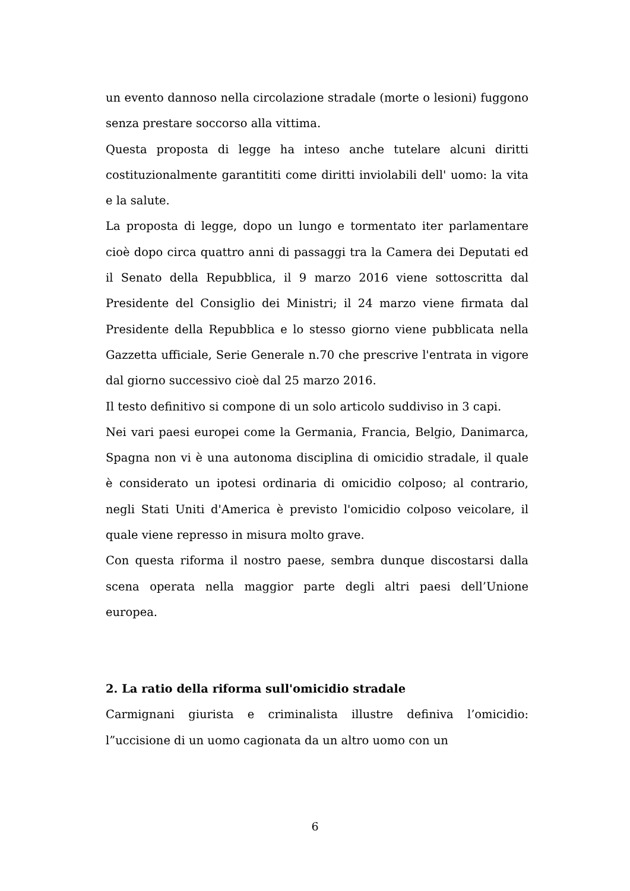un evento dannoso nella circolazione stradale (morte o lesioni) fuggono senza prestare soccorso alla vittima.
Questa proposta di legge ha inteso anche tutelare alcuni diritti costituzionalmente garantititi come diritti inviolabili dell' uomo: la vita e la salute.
La proposta di legge, dopo un lungo e tormentato iter parlamentare cioè dopo circa quattro anni di passaggi tra la Camera dei Deputati ed il Senato della Repubblica, il 9 marzo 2016 viene sottoscritta dal Presidente del Consiglio dei Ministri; il 24 marzo viene firmata dal Presidente della Repubblica e lo stesso giorno viene pubblicata nella Gazzetta ufficiale, Serie Generale n.70 che prescrive l'entrata in vigore dal giorno successivo cioè dal 25 marzo 2016.
Il testo definitivo si compone di un solo articolo suddiviso in 3 capi.
Nei vari paesi europei come la Germania, Francia, Belgio, Danimarca, Spagna non vi è una autonoma disciplina di omicidio stradale, il quale è considerato un ipotesi ordinaria di omicidio colposo; al contrario, negli Stati Uniti d'America è previsto l'omicidio colposo veicolare, il quale viene represso in misura molto grave.
Con questa riforma il nostro paese, sembra dunque discostarsi dalla scena operata nella maggior parte degli altri paesi dell’Unione europea.
2. La ratio della riforma sull'omicidio stradale
Carmignani giurista e criminalista illustre definiva l’omicidio: l”uccisione di un uomo cagionata da un altro uomo con un
6